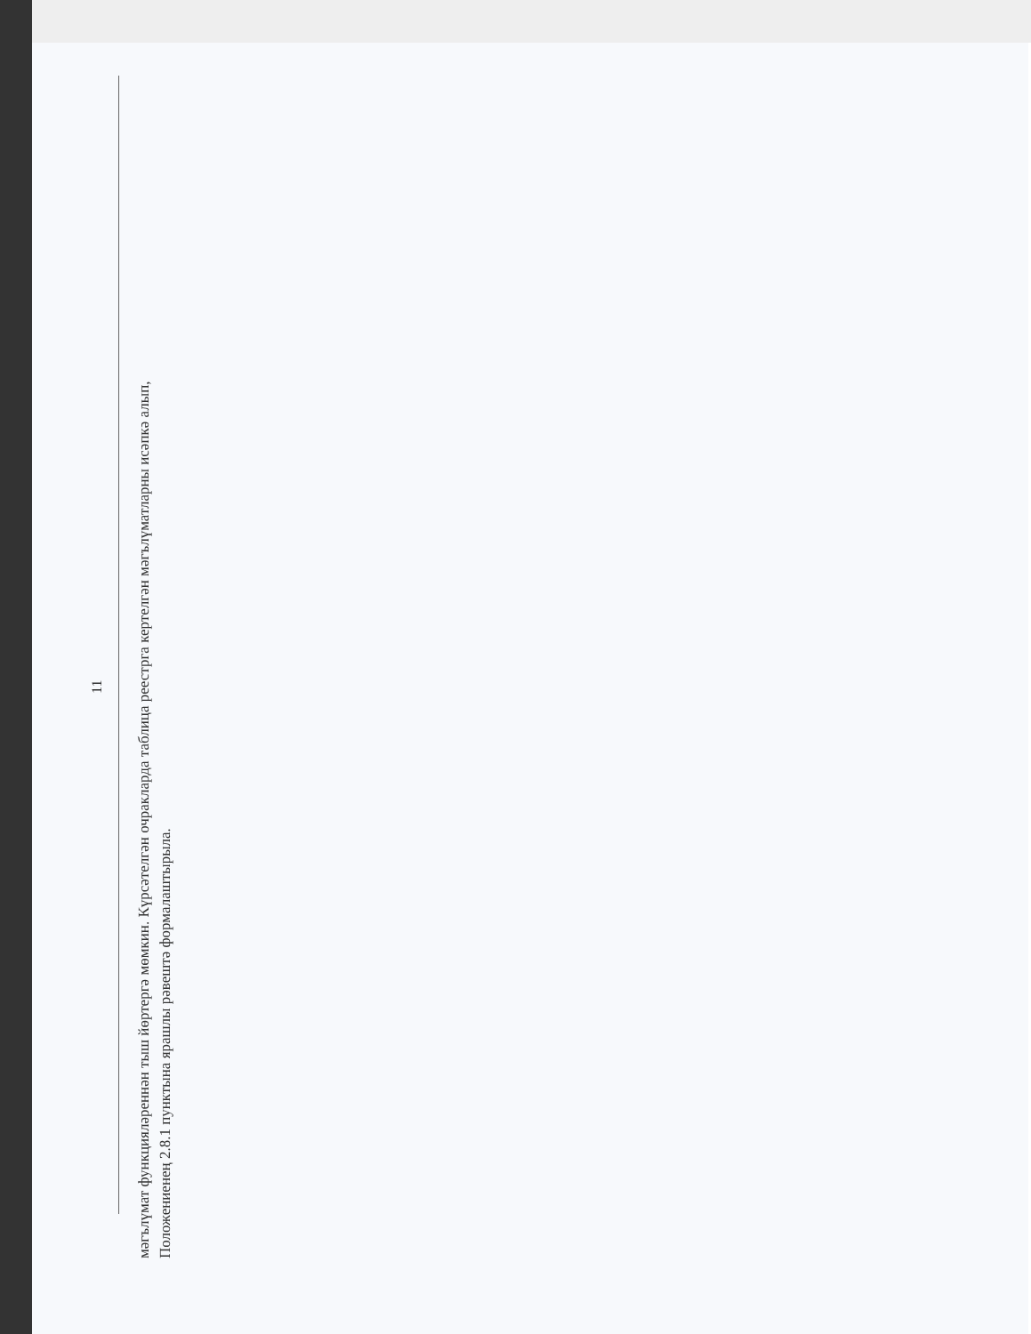11
мәгълүмат функцияләреннән тыш йөртергә мөмкин. Күрсәтелгән очракларда таблица реестрга кертелгән мәгълүматларны исәпкә алып,
Положениенең 2.8.1 пунктына ярашлы рәвештә формалаштырыла.